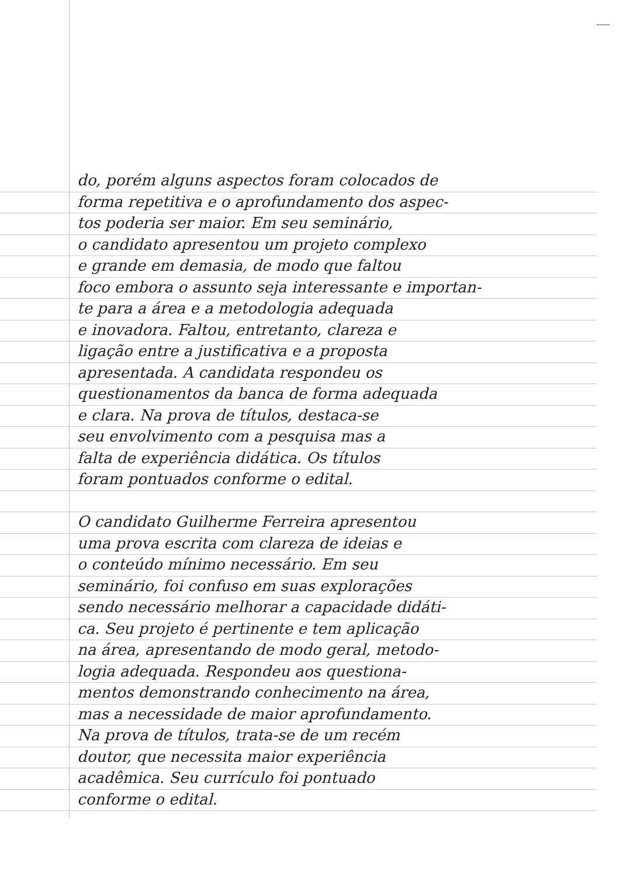do, porém alguns aspectos foram colocados de
forma repetitiva e o aprofundamento dos aspec-
tos poderia ser maior. Em seu seminário,
o candidato apresentou um projeto complexo
e grande em demasia, de modo que faltou
foco embora o assunto seja interessante e importan-
te para a área e a metodologia adequada
e inovadora. Faltou, entretanto, clareza e
ligação entre a justificativa e a proposta
apresentada. A candidata respondeu os
questionamentos da banca de forma adequada
e clara. Na prova de títulos, destaca-se
seu envolvimento com a pesquisa mas a
falta de experiência didática. Os títulos
foram pontuados conforme o edital.
O candidato Guilherme Ferreira apresentou
uma prova escrita com clareza de ideias e
o conteúdo mínimo necessário. Em seu
seminário, foi confuso em suas explorações
sendo necessário melhorar a capacidade didáti-
ca. Seu projeto é pertinente e tem aplicação
na área, apresentando de modo geral, metodo-
logia adequada. Respondeu aos questiona-
mentos demonstrando conhecimento na área,
mas a necessidade de maior aprofundamento.
Na prova de títulos, trata-se de um recém
doutor, que necessita maior experiência
acadêmica. Seu currículo foi pontuado
conforme o edital.